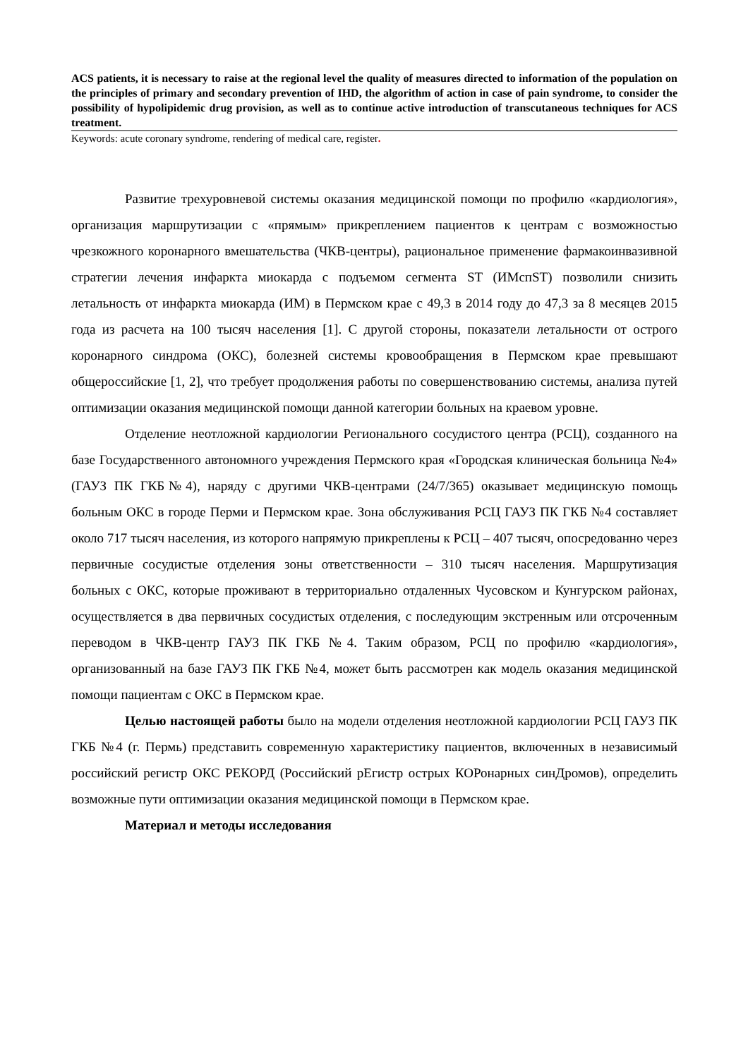ACS patients, it is necessary to raise at the regional level the quality of measures directed to information of the population on the principles of primary and secondary prevention of IHD, the algorithm of action in case of pain syndrome, to consider the possibility of hypolipidemic drug provision, as well as to continue active introduction of transcutaneous techniques for ACS treatment.
Keywords: acute coronary syndrome, rendering of medical care, register.
Развитие трехуровневой системы оказания медицинской помощи по профилю «кардиология», организация маршрутизации с «прямым» прикреплением пациентов к центрам с возможностью чрезкожного коронарного вмешательства (ЧКВ-центры), рациональное применение фармакоинвазивной стратегии лечения инфаркта миокарда с подъемом сегмента ST (ИМспST) позволили снизить летальность от инфаркта миокарда (ИМ) в Пермском крае с 49,3 в 2014 году до 47,3 за 8 месяцев 2015 года из расчета на 100 тысяч населения [1]. С другой стороны, показатели летальности от острого коронарного синдрома (ОКС), болезней системы кровообращения в Пермском крае превышают общероссийские [1, 2], что требует продолжения работы по совершенствованию системы, анализа путей оптимизации оказания медицинской помощи данной категории больных на краевом уровне.
Отделение неотложной кардиологии Регионального сосудистого центра (РСЦ), созданного на базе Государственного автономного учреждения Пермского края «Городская клиническая больница №4» (ГАУЗ ПК ГКБ№4), наряду с другими ЧКВ-центрами (24/7/365) оказывает медицинскую помощь больным ОКС в городе Перми и Пермском крае. Зона обслуживания РСЦ ГАУЗ ПК ГКБ №4 составляет около 717 тысяч населения, из которого напрямую прикреплены к РСЦ – 407 тысяч, опосредованно через первичные сосудистые отделения зоны ответственности – 310 тысяч населения. Маршрутизация больных с ОКС, которые проживают в территориально отдаленных Чусовском и Кунгурском районах, осуществляется в два первичных сосудистых отделения, с последующим экстренным или отсроченным переводом в ЧКВ-центр ГАУЗ ПК ГКБ №4. Таким образом, РСЦ по профилю «кардиология», организованный на базе ГАУЗ ПК ГКБ №4, может быть рассмотрен как модель оказания медицинской помощи пациентам с ОКС в Пермском крае.
Целью настоящей работы было на модели отделения неотложной кардиологии РСЦ ГАУЗ ПК ГКБ №4 (г. Пермь) представить современную характеристику пациентов, включенных в независимый российский регистр ОКС РЕКОРД (Российский рЕгистр острых КОРонарных синДромов), определить возможные пути оптимизации оказания медицинской помощи в Пермском крае.
Материал и методы исследования